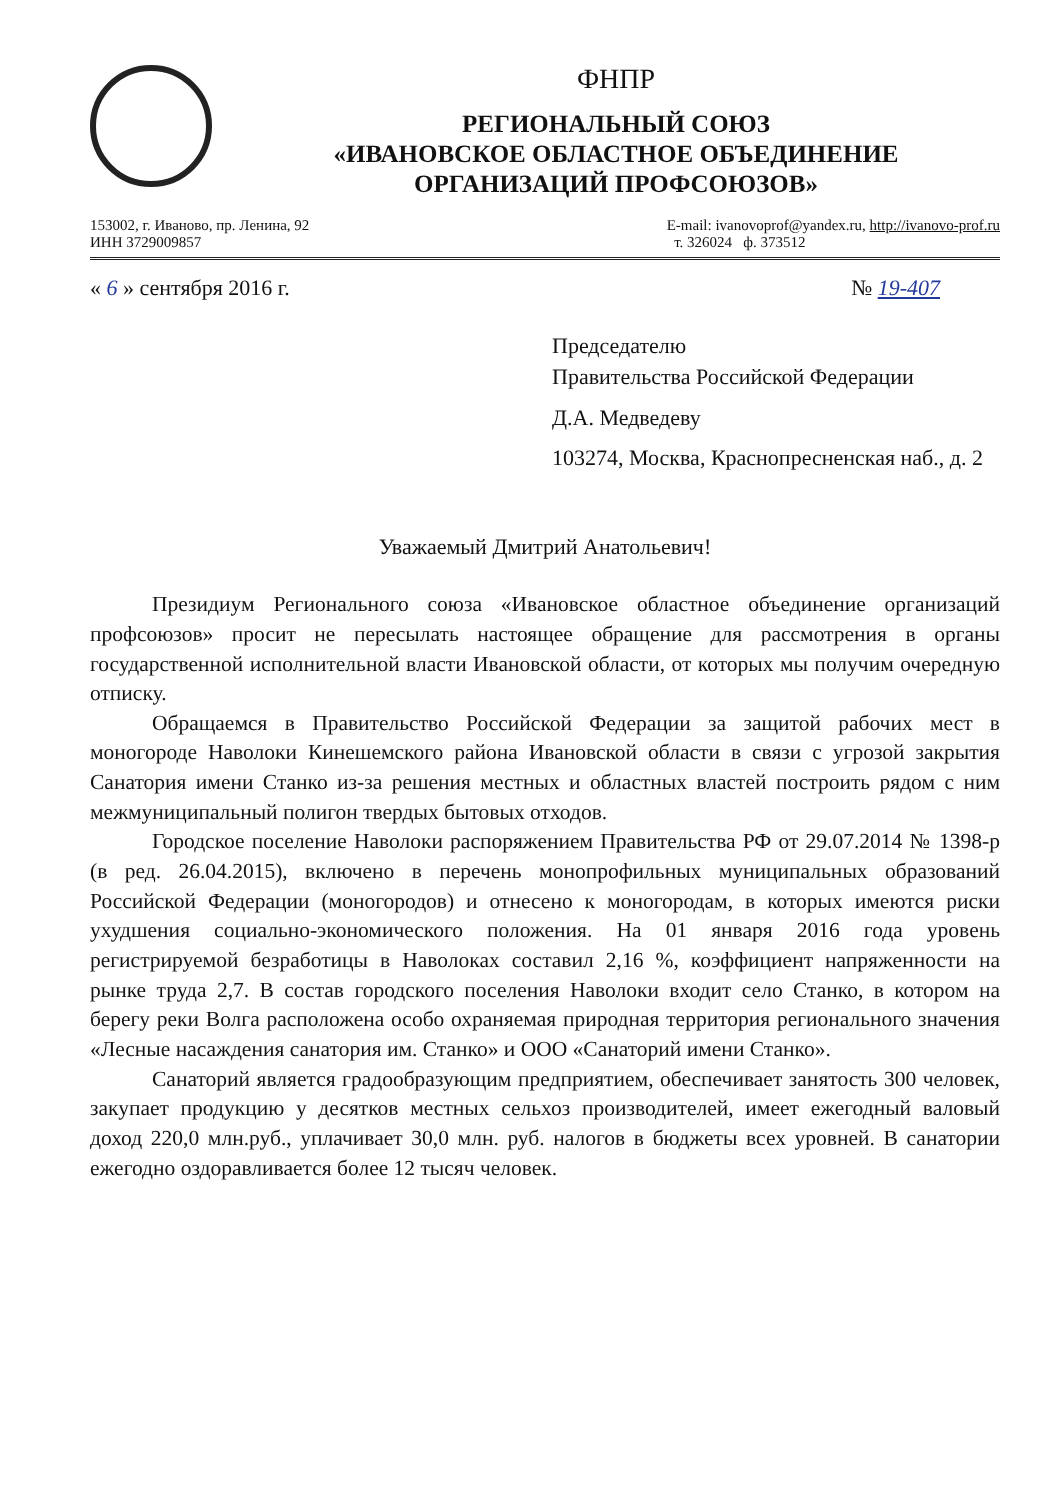ФНПР
РЕГИОНАЛЬНЫЙ СОЮЗ
«ИВАНОВСКОЕ ОБЛАСТНОЕ ОБЪЕДИНЕНИЕ
ОРГАНИЗАЦИЙ ПРОФСОЮЗОВ»
153002, г. Иваново, пр. Ленина, 92
ИНН 3729009857
E-mail: ivanovoprof@yandex.ru, http://ivanovo-prof.ru
т. 326024 ф. 373512
« 6 » сентября 2016 г. № 19-407
Председателю
Правительства Российской Федерации
Д.А. Медведеву
103274, Москва, Краснопресненская наб., д. 2
Уважаемый Дмитрий Анатольевич!
Президиум Регионального союза «Ивановское областное объединение организаций профсоюзов» просит не пересылать настоящее обращение для рассмотрения в органы государственной исполнительной власти Ивановской области, от которых мы получим очередную отписку.
Обращаемся в Правительство Российской Федерации за защитой рабочих мест в моногороде Наволоки Кинешемского района Ивановской области в связи с угрозой закрытия Санатория имени Станко из-за решения местных и областных властей построить рядом с ним межмуниципальный полигон твердых бытовых отходов.
Городское поселение Наволоки распоряжением Правительства РФ от 29.07.2014 № 1398-р (в ред. 26.04.2015), включено в перечень монопрофильных муниципальных образований Российской Федерации (моногородов) и отнесено к моногородам, в которых имеются риски ухудшения социально-экономического положения. На 01 января 2016 года уровень регистрируемой безработицы в Наволоках составил 2,16 %, коэффициент напряженности на рынке труда 2,7. В состав городского поселения Наволоки входит село Станко, в котором на берегу реки Волга расположена особо охраняемая природная территория регионального значения «Лесные насаждения санатория им. Станко» и ООО «Санаторий имени Станко».
Санаторий является градообразующим предприятием, обеспечивает занятость 300 человек, закупает продукцию у десятков местных сельхоз производителей, имеет ежегодный валовый доход 220,0 млн.руб., уплачивает 30,0 млн. руб. налогов в бюджеты всех уровней. В санатории ежегодно оздоравливается более 12 тысяч человек.